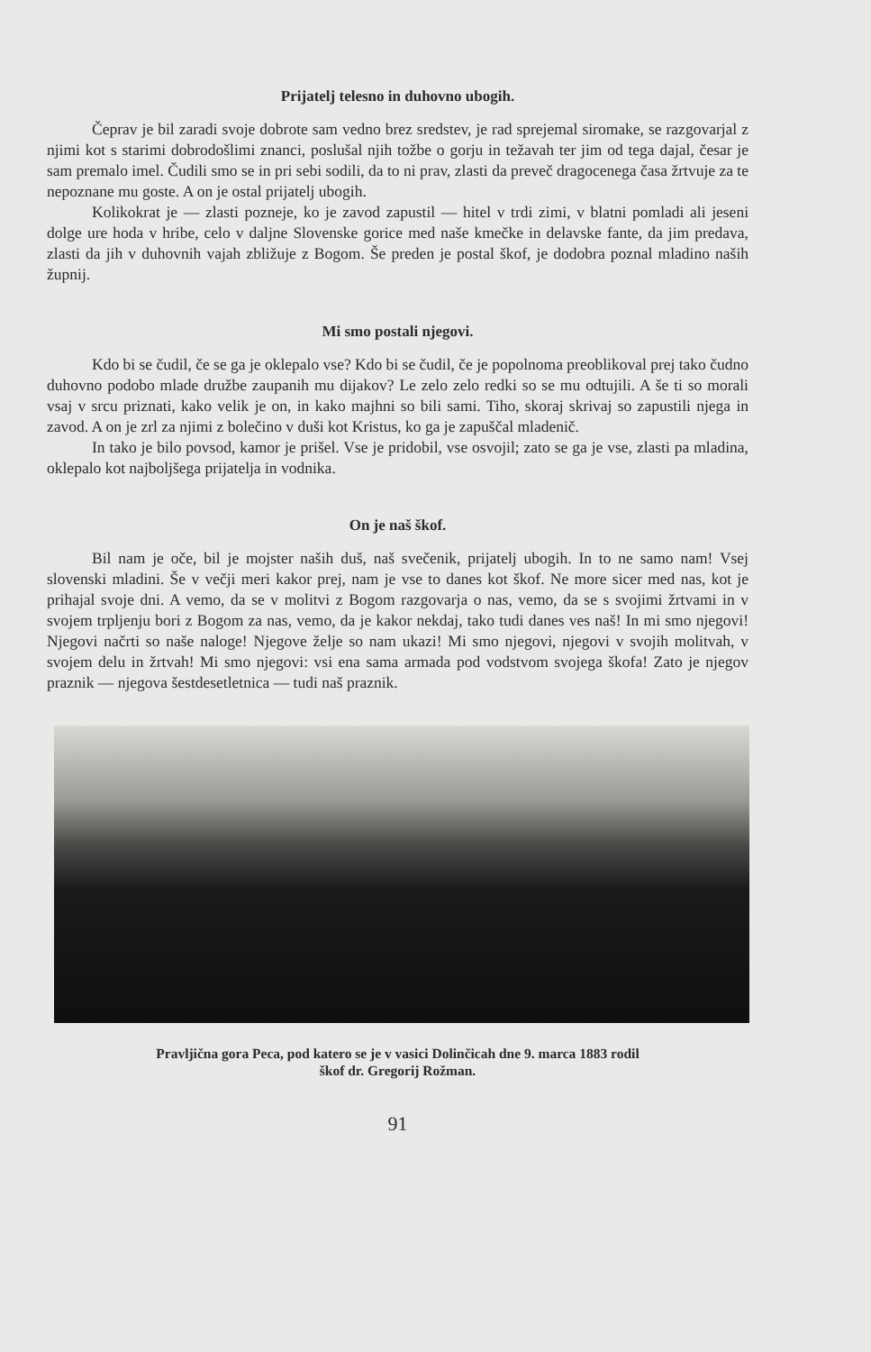Prijatelj telesno in duhovno ubogih.
Čeprav je bil zaradi svoje dobrote sam vedno brez sredstev, je rad sprejemal siromake, se razgovarjal z njimi kot s starimi dobrodošlimi znanci, poslušal njih tožbe o gorju in težavah ter jim od tega dajal, česar je sam premalo imel. Čudili smo se in pri sebi sodili, da to ni prav, zlasti da preveč dragocenega časa žrtvuje za te nepoznane mu goste. A on je ostal prijatelj ubogih.
Kolikokrat je — zlasti pozneje, ko je zavod zapustil — hitel v trdi zimi, v blatni pomladi ali jeseni dolge ure hoda v hribe, celo v daljne Slovenske gorice med naše kmečke in delavske fante, da jim predava, zlasti da jih v duhovnih vajah zbližuje z Bogom. Še preden je postal škof, je dodobra poznal mladino naših župnij.
Mi smo postali njegovi.
Kdo bi se čudil, če se ga je oklepalo vse? Kdo bi se čudil, če je popolnoma preoblikoval prej tako čudno duhovno podobo mlade družbe zaupanih mu dijakov? Le zelo zelo redki so se mu odtujili. A še ti so morali vsaj v srcu priznati, kako velik je on, in kako majhni so bili sami. Tiho, skoraj skrivaj so zapustili njega in zavod. A on je zrl za njimi z bolečino v duši kot Kristus, ko ga je zapuščal mladenič.
In tako je bilo povsod, kamor je prišel. Vse je pridobil, vse osvojil; zato se ga je vse, zlasti pa mladina, oklepalo kot najboljšega prijatelja in vodnika.
On je naš škof.
Bil nam je oče, bil je mojster naših duš, naš svečenik, prijatelj ubogih. In to ne samo nam! Vsej slovenski mladini. Še v večji meri kakor prej, nam je vse to danes kot škof. Ne more sicer med nas, kot je prihajal svoje dni. A vemo, da se v molitvi z Bogom razgovarja o nas, vemo, da se s svojimi žrtvami in v svojem trpljenju bori z Bogom za nas, vemo, da je kakor nekdaj, tako tudi danes ves naš! In mi smo njegovi! Njegovi načrti so naše naloge! Njegove želje so nam ukazi! Mi smo njegovi, njegovi v svojih molitvah, v svojem delu in žrtvah! Mi smo njegovi: vsi ena sama armada pod vodstvom svojega škofa! Zato je njegov praznik — njegova šestdesetletnica — tudi naš praznik.
Pravljična gora Peca, pod katero se je v vasici Dolinčicah dne 9. marca 1883 rodil
škof dr. Gregorij Rožman.
91